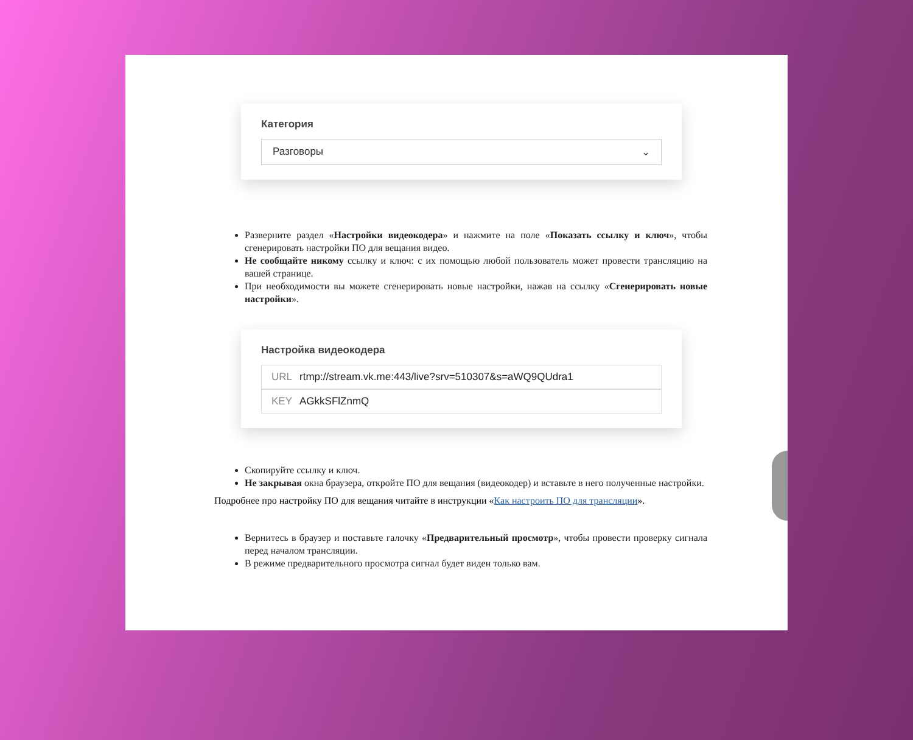Категория
Разговоры ⌄
Разверните раздел «Настройки видеокодера» и нажмите на поле «Показать ссылку и ключ», чтобы сгенерировать настройки ПО для вещания видео.
Не сообщайте никому ссылку и ключ: с их помощью любой пользователь может провести трансляцию на вашей странице.
При необходимости вы можете сгенерировать новые настройки, нажав на ссылку «Сгенерировать новые настройки».
Настройка видеокодера
URL rtmp://stream.vk.me:443/live?srv=510307&s=aWQ9QUdra1
KEY AGkkSFlZnmQ
Скопируйте ссылку и ключ.
Не закрывая окна браузера, откройте ПО для вещания (видеокодер) и вставьте в него полученные настройки.
Подробнее про настройку ПО для вещания читайте в инструкции «Как настроить ПО для трансляции».
Вернитесь в браузер и поставьте галочку «Предварительный просмотр», чтобы провести проверку сигнала перед началом трансляции.
В режиме предварительного просмотра сигнал будет виден только вам.